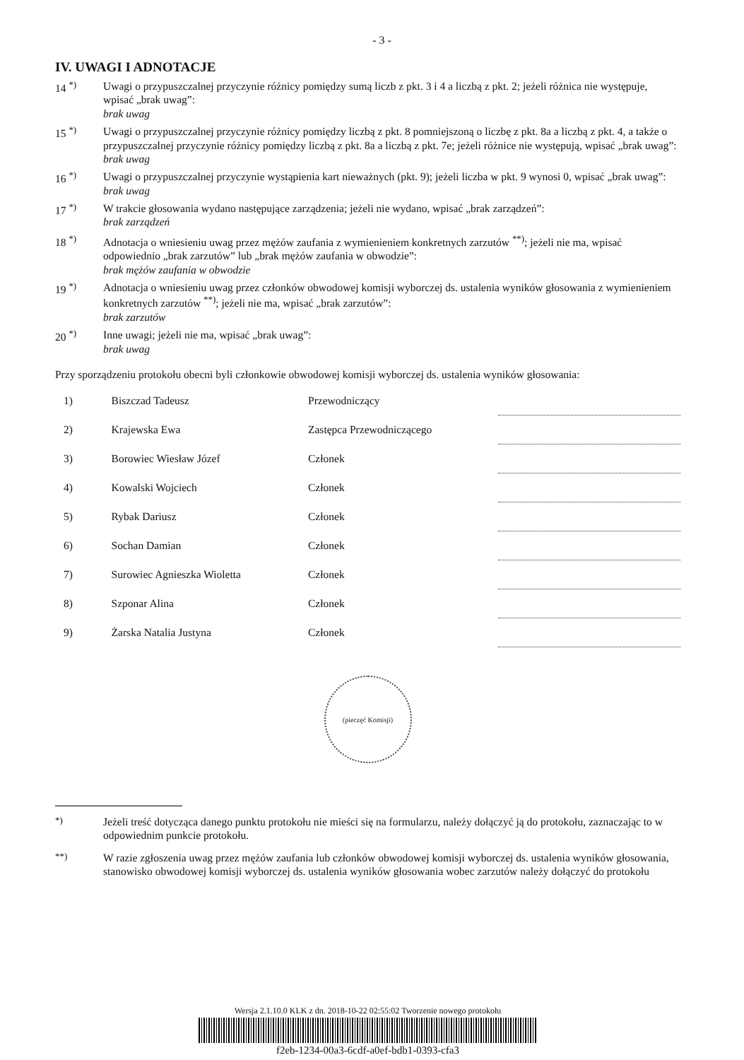- 3 -
IV. UWAGI I ADNOTACJE
14 <sup>*)</sup> Uwagi o przypuszczalnej przyczynie różnicy pomiędzy sumą liczb z pkt. 3 i 4 a liczbą z pkt. 2; jeżeli różnica nie występuje, wpisać „brak uwag”:
brak uwag
15 <sup>*)</sup> Uwagi o przypuszczalnej przyczynie różnicy pomiędzy liczbą z pkt. 8 pomniejszoną o liczbę z pkt. 8a a liczbą z pkt. 4, a także o przypuszczalnej przyczynie różnicy pomiędzy liczbą z pkt. 8a a liczbą z pkt. 7e; jeżeli różnice nie występują, wpisać „brak uwag”:
brak uwag
16 <sup>*)</sup> Uwagi o przypuszczalnej przyczynie wystąpienia kart nieważnych (pkt. 9); jeżeli liczba w pkt. 9 wynosi 0, wpisać „brak uwag”:
brak uwag
17 <sup>*)</sup> W trakcie głosowania wydano następujące zarządzenia; jeżeli nie wydano, wpisać „brak zarządzeń”:
brak zarządzeń
18 <sup>*)</sup> Adnotacja o wniesieniu uwag przez mężów zaufania z wymienieniem konkretnych zarzutów <sup>**)</sup>; jeżeli nie ma, wpisać odpowiednio „brak zarzutów” lub „brak mężów zaufania w obwodzie”:
brak mężów zaufania w obwodzie
19 <sup>*)</sup> Adnotacja o wniesieniu uwag przez członków obwodowej komisji wyborczej ds. ustalenia wyników głosowania z wymienieniem konkretnych zarzutów <sup>**)</sup>; jeżeli nie ma, wpisać „brak zarzutów”:
brak zarzutów
20 <sup>*)</sup> Inne uwagi; jeżeli nie ma, wpisać „brak uwag”:
brak uwag
Przy sporządzeniu protokołu obecni byli członkowie obwodowej komisji wyborczej ds. ustalenia wyników głosowania:
| 1) | Biszczad Tadeusz | Przewodniczący | |
| 2) | Krajewska Ewa | Zastępca Przewodniczącego | |
| 3) | Borowiec Wiesław Józef | Członek | |
| 4) | Kowalski Wojciech | Członek | |
| 5) | Rybak Dariusz | Członek | |
| 6) | Sochan Damian | Członek | |
| 7) | Surowiec Agnieszka Wioletta | Członek | |
| 8) | Szponar Alina | Członek | |
| 9) | Żarska Natalia Justyna | Członek | |
(pieczęć Komisji)
<sup>*)</sup> Jeżeli treść dotycząca danego punktu protokołu nie mieści się na formularzu, należy dołączyć ją do protokołu, zaznaczając to w odpowiednim punkcie protokołu.
<sup>**)</sup> W razie zgłoszenia uwag przez mężów zaufania lub członków obwodowej komisji wyborczej ds. ustalenia wyników głosowania, stanowisko obwodowej komisji wyborczej ds. ustalenia wyników głosowania wobec zarzutów należy dołączyć do protokołu
Wersja 2.1.10.0 KLK z dn. 2018-10-22 02:55:02 Tworzenie nowego protokołu
f2eb-1234-00a3-6cdf-a0ef-bdb1-0393-cfa3